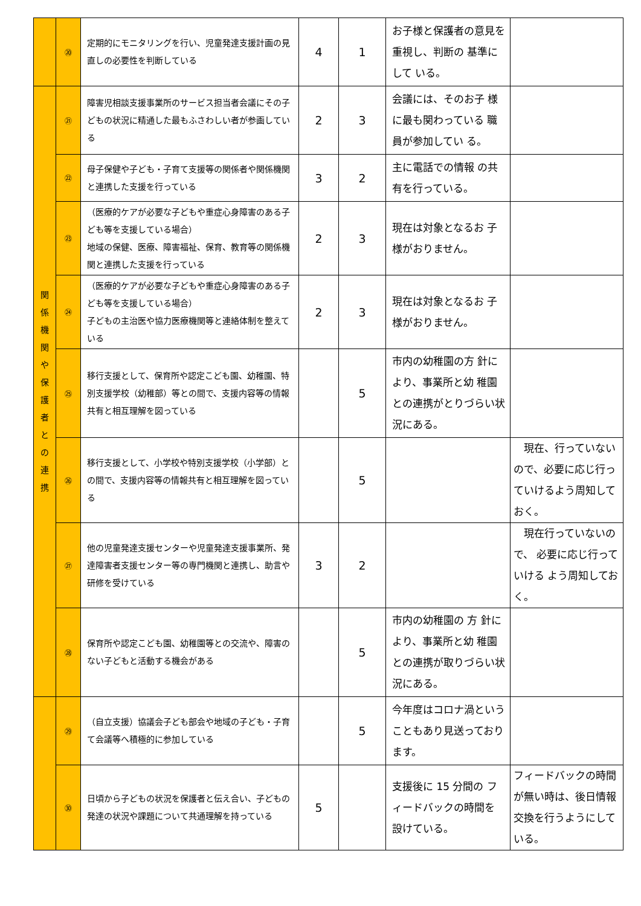| | ⑳ | 定期的にモニタリングを行い、児童発達支援計画の見直しの必要性を判断している | 4 | 1 | お子様と保護者の意見を重視し、判断の 基準にして いる。 | |
| 関 係 機 関 や 保 護 者 と の 連 携 | ㉑ | 障害児相談支援事業所のサービス担当者会議にその子どもの状況に精通した最もふさわしい者が参画している | 2 | 3 | 会議には、そのお子 様に最も関わっている 職員が参加してい る。 | |
| | ㉒ | 母子保健や子ども・子育て支援等の関係者や関係機関と連携した支援を行っている | 3 | 2 | 主に電話での情報 の共有を行っている。 | |
| | ㉓ | （医療的ケアが必要な子どもや重症心身障害のある子ども等を支援している場合） 地域の保健、医療、障害福祉、保育、教育等の関係機関と連携した支援を行っている | 2 | 3 | 現在は対象となるお 子様がおりません。 | |
| | ㉔ | （医療的ケアが必要な子どもや重症心身障害のある子ども等を支援している場合） 子どもの主治医や協力医療機関等と連絡体制を整えている | 2 | 3 | 現在は対象となるお 子様がおりません。 | |
| | ㉕ | 移行支援として、保育所や認定こども園、幼稚園、特別支援学校（幼稚部）等との間で、支援内容等の情報共有と相互理解を図っている | | 5 | 市内の幼稚園の方 針により、事業所と幼 稚園との連携がとりづらい状況にある。 | |
| | ㉖ | 移行支援として、小学校や特別支援学校（小学部）との間で、支援内容等の情報共有と相互理解を図っている | | 5 | | 現在、行っていないので、必要に応じ行っていけるよう周知しておく。 |
| | ㉗ | 他の児童発達支援センターや児童発達支援事業所、発達障害者支援センター等の専門機関と連携し、助言や研修を受けている | 3 | 2 | | 現在行っていないので、 必要に応じ行っていける よう周知しておく。 |
| | ㉘ | 保育所や認定こども園、幼稚園等との交流や、障害のない子どもと活動する機会がある | | 5 | 市内の幼稚園の 方 針により、事業所と幼 稚園との連携が取りづらい状況にある。 | |
| | ㉙ | （自立支援）協議会子ども部会や地域の子ども・子育て会議等へ積極的に参加している | | 5 | 今年度はコロナ渦ということもあり見送っております。 | |
| | ㉚ | 日頃から子どもの状況を保護者と伝え合い、子どもの発達の状況や課題について共通理解を持っている | 5 | | 支援後に 15 分間の フィードバックの時間を 設けている。 | フィードバックの時間が無い時は、後日情報交換を行うようにしている。 |